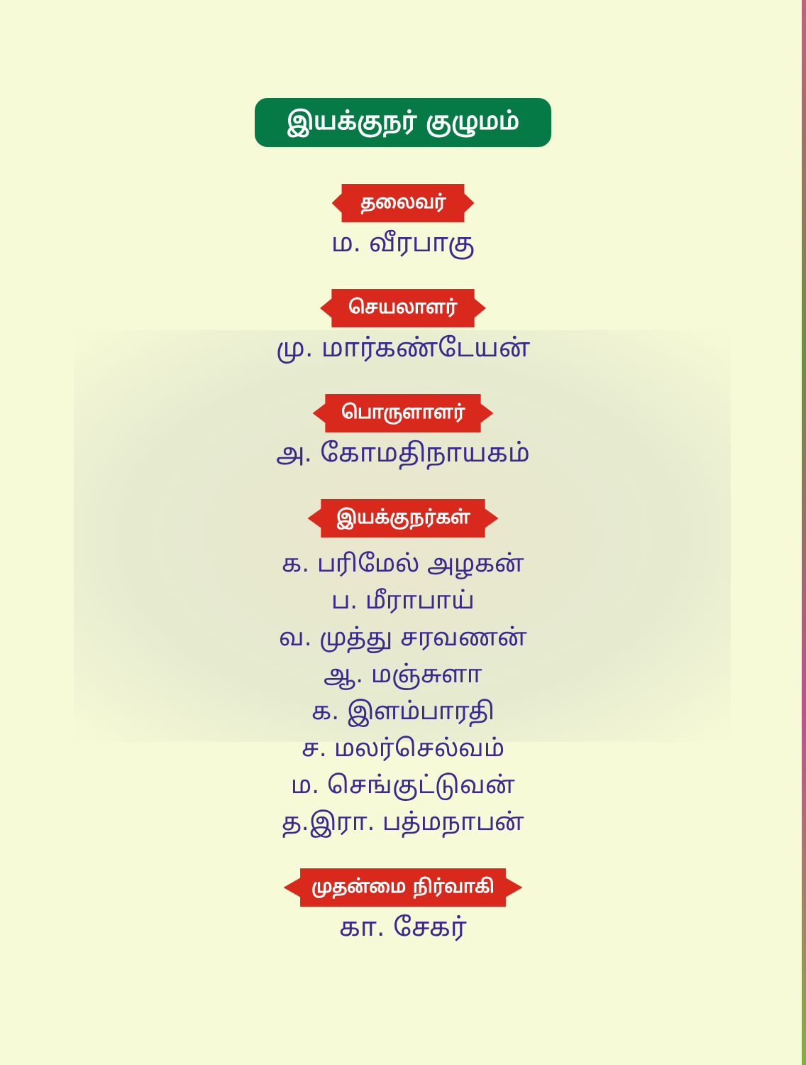இயக்குநர் குழுமம்
தலைவர்
ம. வீரபாகு
செயலாளர்
மு. மார்கண்டேயன்
பொருளாளர்
அ. கோமதிநாயகம்
இயக்குநர்கள்
க. பரிமேல் அழகன்
ப. மீராபாய்
வ. முத்து சரவணன்
ஆ. மஞ்சுளா
க. இளம்பாரதி
ச. மலர்செல்வம்
ம. செங்குட்டுவன்
த.இரா. பத்மநாபன்
முதன்மை நிர்வாகி
கா. சேகர்